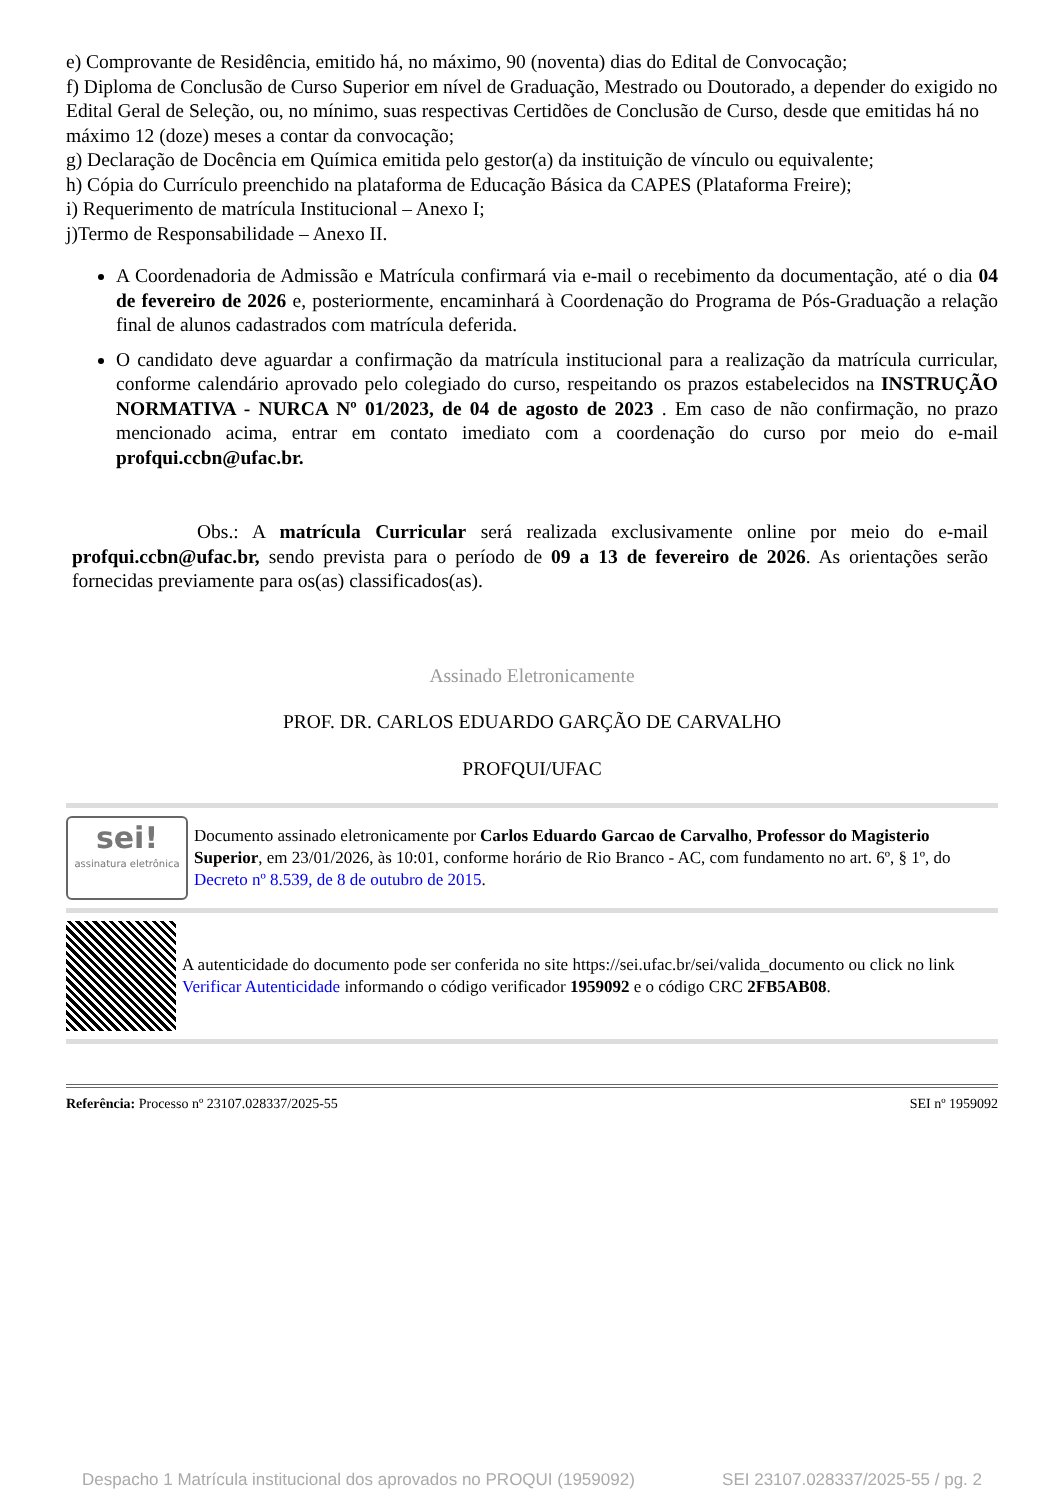e) Comprovante de Residência, emitido há, no máximo, 90 (noventa) dias do Edital de Convocação;
f) Diploma de Conclusão de Curso Superior em nível de Graduação, Mestrado ou Doutorado, a depender do exigido no Edital Geral de Seleção, ou, no mínimo, suas respectivas Certidões de Conclusão de Curso, desde que emitidas há no máximo 12 (doze) meses a contar da convocação;
g) Declaração de Docência em Química emitida pelo gestor(a) da instituição de vínculo ou equivalente;
h) Cópia do Currículo preenchido na plataforma de Educação Básica da CAPES (Plataforma Freire);
i) Requerimento de matrícula Institucional – Anexo I;
j)Termo de Responsabilidade – Anexo II.
A Coordenadoria de Admissão e Matrícula confirmará via e-mail o recebimento da documentação, até o dia 04 de fevereiro de 2026 e, posteriormente, encaminhará à Coordenação do Programa de Pós-Graduação a relação final de alunos cadastrados com matrícula deferida.
O candidato deve aguardar a confirmação da matrícula institucional para a realização da matrícula curricular, conforme calendário aprovado pelo colegiado do curso, respeitando os prazos estabelecidos na INSTRUÇÃO NORMATIVA - NURCA Nº 01/2023, de 04 de agosto de 2023 . Em caso de não confirmação, no prazo mencionado acima, entrar em contato imediato com a coordenação do curso por meio do e-mail profqui.ccbn@ufac.br.
Obs.: A matrícula Curricular será realizada exclusivamente online por meio do e-mail profqui.ccbn@ufac.br, sendo prevista para o período de 09 a 13 de fevereiro de 2026. As orientações serão fornecidas previamente para os(as) classificados(as).
Assinado Eletronicamente
PROF. DR. CARLOS EDUARDO GARÇÃO DE CARVALHO
PROFQUI/UFAC
sei!
assinatura eletrônica
Documento assinado eletronicamente por Carlos Eduardo Garcao de Carvalho, Professor do Magisterio Superior, em 23/01/2026, às 10:01, conforme horário de Rio Branco - AC, com fundamento no art. 6º, § 1º, do Decreto nº 8.539, de 8 de outubro de 2015.
A autenticidade do documento pode ser conferida no site https://sei.ufac.br/sei/valida_documento ou click no link Verificar Autenticidade informando o código verificador 1959092 e o código CRC 2FB5AB08.
Referência: Processo nº 23107.028337/2025-55 SEI nº 1959092
Despacho 1 Matrícula institucional dos aprovados no PROQUI (1959092) SEI 23107.028337/2025-55 / pg. 2